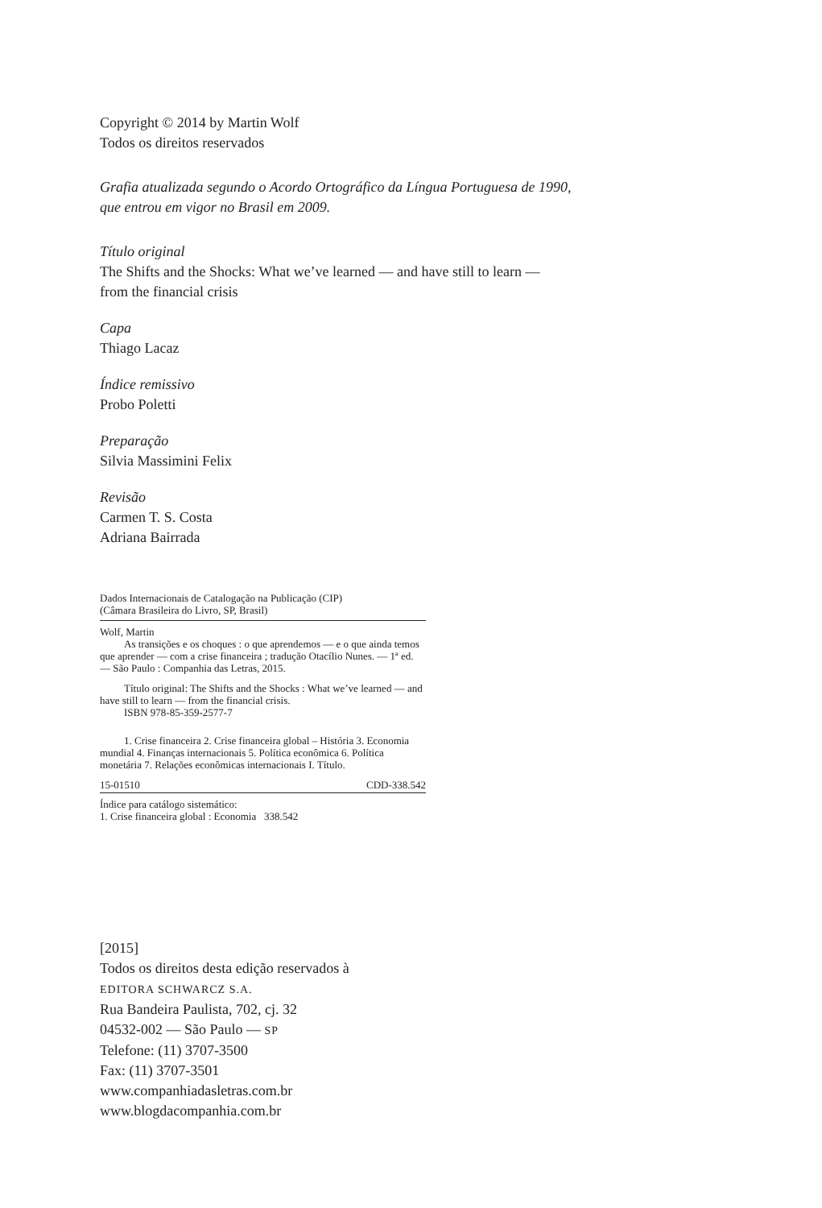Copyright © 2014 by Martin Wolf
Todos os direitos reservados
Grafia atualizada segundo o Acordo Ortográfico da Língua Portuguesa de 1990,
que entrou em vigor no Brasil em 2009.
Título original
The Shifts and the Shocks: What we’ve learned — and have still to learn —
from the financial crisis
Capa
Thiago Lacaz
Índice remissivo
Probo Poletti
Preparação
Silvia Massimini Felix
Revisão
Carmen T. S. Costa
Adriana Bairrada
Dados Internacionais de Catalogação na Publicação (CIP)
(Câmara Brasileira do Livro, SP, Brasil)
Wolf, Martin
As transições e os choques : o que aprendemos — e o que ainda temos que aprender — com a crise financeira ; tradução Otacílio Nunes. — 1ª ed. — São Paulo : Companhia das Letras, 2015.
Título original: The Shifts and the Shocks : What we’ve learned — and have still to learn — from the financial crisis.
ISBN 978-85-359-2577-7
1. Crise financeira 2. Crise financeira global – História 3. Economia mundial 4. Finanças internacionais 5. Política econômica 6. Política monetária 7. Relações econômicas internacionais I. Título.
15-01510 CDD-338.542
Índice para catálogo sistemático:
1. Crise financeira global : Economia 338.542
[2015]
Todos os direitos desta edição reservados à
EDITORA SCHWARCZ S.A.
Rua Bandeira Paulista, 702, cj. 32
04532-002 — São Paulo — SP
Telefone: (11) 3707-3500
Fax: (11) 3707-3501
www.companhiadasletras.com.br
www.blogdacompanhia.com.br